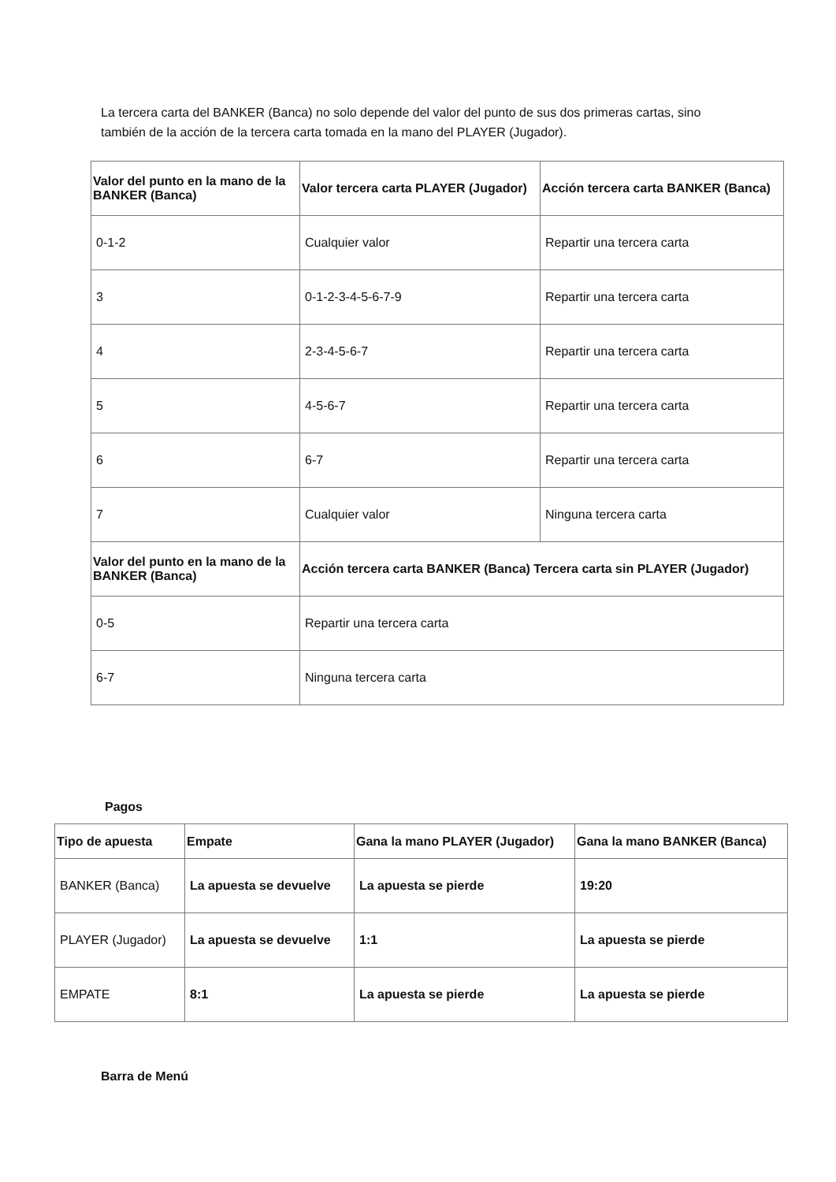La tercera carta del BANKER (Banca) no solo depende del valor del punto de sus dos primeras cartas, sino también de la acción de la tercera carta tomada en la mano del PLAYER (Jugador).
| Valor del punto en la mano de la BANKER (Banca) | Valor tercera carta PLAYER (Jugador) | Acción tercera carta BANKER (Banca) |
| --- | --- | --- |
| 0-1-2 | Cualquier valor | Repartir una tercera carta |
| 3 | 0-1-2-3-4-5-6-7-9 | Repartir una tercera carta |
| 4 | 2-3-4-5-6-7 | Repartir una tercera carta |
| 5 | 4-5-6-7 | Repartir una tercera carta |
| 6 | 6-7 | Repartir una tercera carta |
| 7 | Cualquier valor | Ninguna tercera carta |
| Valor del punto en la mano de la BANKER (Banca) | Acción tercera carta BANKER (Banca) Tercera carta sin PLAYER (Jugador) | |
| 0-5 | Repartir una tercera carta | |
| 6-7 | Ninguna tercera carta | |
Pagos
| Tipo de apuesta | Empate | Gana la mano PLAYER (Jugador) | Gana la mano BANKER (Banca) |
| --- | --- | --- | --- |
| BANKER (Banca) | La apuesta se devuelve | La apuesta se pierde | 19:20 |
| PLAYER (Jugador) | La apuesta se devuelve | 1:1 | La apuesta se pierde |
| EMPATE | 8:1 | La apuesta se pierde | La apuesta se pierde |
Barra de Menú